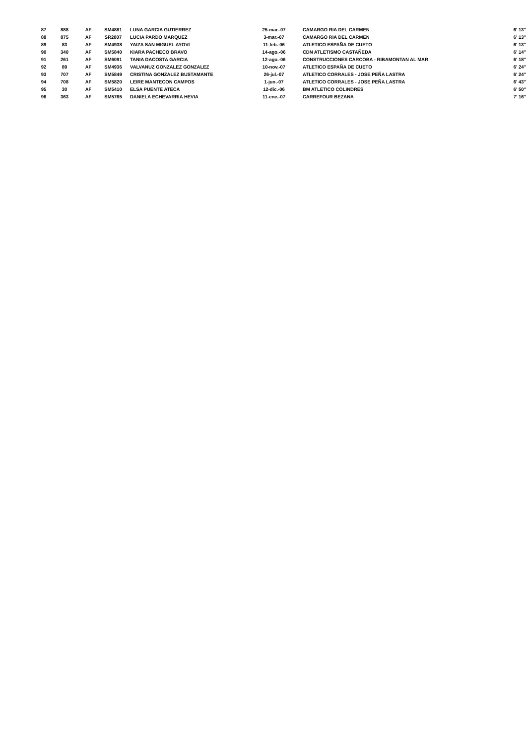| 87 | 888 | AF | SM4881 | LUNA GARCIA GUTIERREZ | 25-mar.-07 | CAMARGO RIA DEL CARMEN | 6' 13'' |
| 88 | 875 | AF | SR2007 | LUCIA PARDO MARQUEZ | 3-mar.-07 | CAMARGO RIA DEL CARMEN | 6' 13'' |
| 89 | 83 | AF | SM4938 | YAIZA SAN MIGUEL AYOVI | 11-feb.-06 | ATLETICO ESPAÑA DE CUETO | 6' 13'' |
| 90 | 340 | AF | SM5840 | KIARA PACHECO BRAVO | 14-ago.-06 | CDN ATLETISMO CASTAÑEDA | 6' 14'' |
| 91 | 261 | AF | SM6091 | TANIA DACOSTA GARCIA | 12-ago.-06 | CONSTRUCCIONES CARCOBA - RIBAMONTAN AL MAR | 6' 18'' |
| 92 | 89 | AF | SM4936 | VALVANUZ GONZALEZ GONZALEZ | 10-nov.-07 | ATLETICO ESPAÑA DE CUETO | 6' 24'' |
| 93 | 707 | AF | SM5849 | CRISTINA GONZALEZ BUSTAMANTE | 26-jul.-07 | ATLETICO CORRALES - JOSE PEÑA LASTRA | 6' 24'' |
| 94 | 708 | AF | SM5820 | LEIRE MANTECON CAMPOS | 1-jun.-07 | ATLETICO CORRALES - JOSE PEÑA LASTRA | 6' 43'' |
| 95 | 30 | AF | SM5410 | ELSA PUENTE ATECA | 12-dic.-06 | BM ATLETICO COLINDRES | 6' 50'' |
| 96 | 363 | AF | SM5765 | DANIELA ECHEVARRIA HEVIA | 11-ene.-07 | CARREFOUR BEZANA | 7' 16'' |